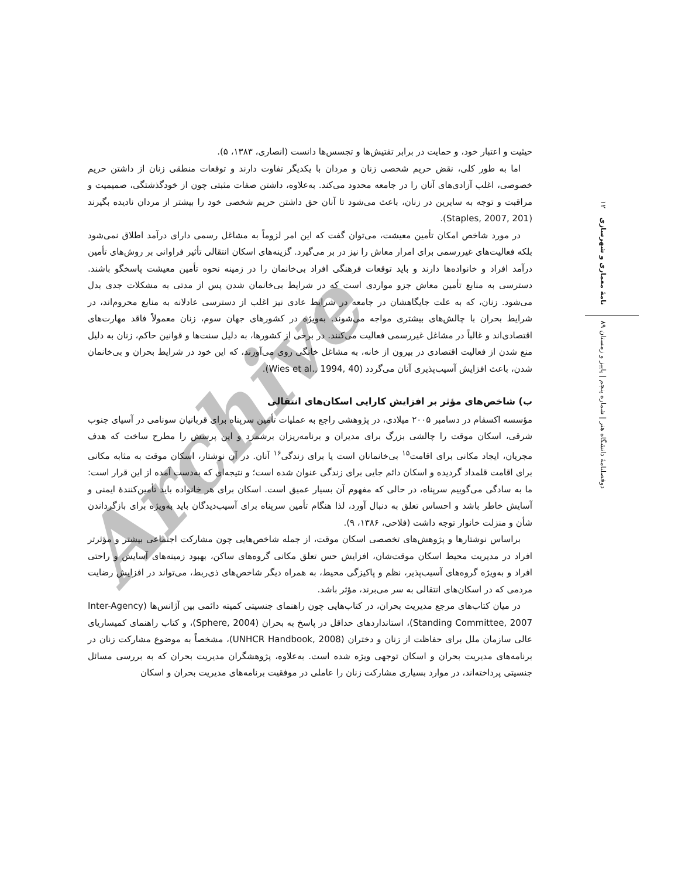Archive
دوفصلنامهٔ دانشگاه هنر | شماره پنجم | پاییز و زمستان ۸۹ نامهٔ معماری و شهرسازی ۱۲
حیثیت و اعتبار خود، و حمایت در برابر تفتیش‌ها و تجسس‌ها دانست (انصاری، ۱۳۸۳، ۵).
اما به طور کلی، نقض حریم شخصی زنان و مردان با یکدیگر تفاوت دارند و توقعات منطقی زنان از داشتن حریم خصوصی، اغلب آزادی‌های آنان را در جامعه محدود می‌کند. به‌علاوه، داشتن صفات مثبتی چون از خودگذشتگی، صمیمیت و مراقبت و توجه به سایرین در زنان، باعث می‌شود تا آنان حق داشتن حریم شخصی خود را بیشتر از مردان نادیده بگیرند (Staples, 2007, 201).
در مورد شاخص امکان تأمین معیشت، می‌توان گفت که این امر لزوماً به مشاغل رسمی دارای درآمد اطلاق نمی‌شود بلکه فعالیت‌های غیررسمی برای امرار معاش را نیز در بر می‌گیرد. گزینه‌های اسکان انتقالی تأثیر فراوانی بر روش‌های تأمین درآمد افراد و خانواده‌ها دارند و باید توقعات فرهنگی افراد بی‌خانمان را در زمینه نحوه تأمین معیشت پاسخگو باشند. دسترسی به منابع تأمین معاش جزو مواردی است که در شرایط بی‌خانمان شدن پس از مدتی به مشکلات جدی بدل می‌شود. زنان، که به علت جایگاهشان در جامعه در شرایط عادی نیز اغلب از دسترسی عادلانه به منابع محروم‌اند، در شرایط بحران با چالش‌های بیشتری مواجه می‌شوند. به‌ویژه در کشورهای جهان سوم، زنان معمولاً فاقد مهارت‌های اقتصادی‌اند و غالباً در مشاغل غیررسمی فعالیت می‌کنند. در برخی از کشورها، به دلیل سنت‌ها و قوانین حاکم، زنان به دلیل منع شدن از فعالیت اقتصادی در بیرون از خانه، به مشاغل خانگی روی می‌آورند، که این خود در شرایط بحران و بی‌خانمان شدن، باعث افزایش آسیب‌پذیری آنان می‌گردد (Wies et al., 1994, 40).
ب) شاخص‌های مؤثر بر افزایش کارایی اسکان‌های انتقالی
مؤسسه اکسفام در دسامبر ۲۰۰۵ میلادی، در پژوهشی راجع به عملیات تأمین سرپناه برای قربانیان سونامی در آسیای جنوب شرقی، اسکان موقت را چالشی بزرگ برای مدیران و برنامه‌ریزان برشمرد و این پرسش را مطرح ساخت که هدف مجریان، ایجاد مکانی برای اقامت<sup>۱۵</sup> بی‌خانمانان است یا برای زندگی<sup>۱۶</sup> آنان. در آن نوشتار، اسکان موقت به مثابه مکانی برای اقامت قلمداد گردیده و اسکان دائم جایی برای زندگی عنوان شده است؛ و نتیجه‌ای که به‌دست آمده از این قرار است: ما به سادگی می‌گوییم سرپناه، در حالی که مفهوم آن بسیار عمیق است. اسکان برای هر خانواده باید تأمین‌کنندهٔ ایمنی و آسایش خاطر باشد و احساس تعلق به دنبال آورد، لذا هنگام تأمین سرپناه برای آسیب‌دیدگان باید به‌ویژه برای بازگرداندن شأن و منزلت خانوار توجه داشت (فلاحی، ۱۳۸۶، ۹).
براساس نوشتارها و پژوهش‌های تخصصی اسکان موقت، از جمله شاخص‌هایی چون مشارکت اجتماعی بیشتر و مؤثرتر افراد در مدیریت محیط اسکان موقت‌شان، افزایش حس تعلق مکانی گروه‌های ساکن، بهبود زمینه‌های آسایش و راحتی افراد و به‌ویژه گروه‌های آسیب‌پذیر، نظم و پاکیزگی محیط، به همراه دیگر شاخص‌های ذی‌ربط، می‌تواند در افزایش رضایت مردمی که در اسکان‌های انتقالی به سر می‌برند، مؤثر باشد.
در میان کتاب‌های مرجع مدیریت بحران، در کتاب‌هایی چون راهنمای جنسیتی کمیته دائمی بین آژانس‌ها (Inter-Agency Standing Committee, 2007)، استانداردهای حداقل در پاسخ به بحران (Sphere, 2004)، و کتاب راهنمای کمیساریای عالی سازمان ملل برای حفاظت از زنان و دختران (UNHCR Handbook, 2008)، مشخصاً به موضوع مشارکت زنان در برنامه‌های مدیریت بحران و اسکان توجهی ویژه شده است. به‌علاوه، پژوهشگران مدیریت بحران که به بررسی مسائل جنسیتی پرداخته‌اند، در موارد بسیاری مشارکت زنان را عاملی در موفقیت برنامه‌های مدیریت بحران و اسکان